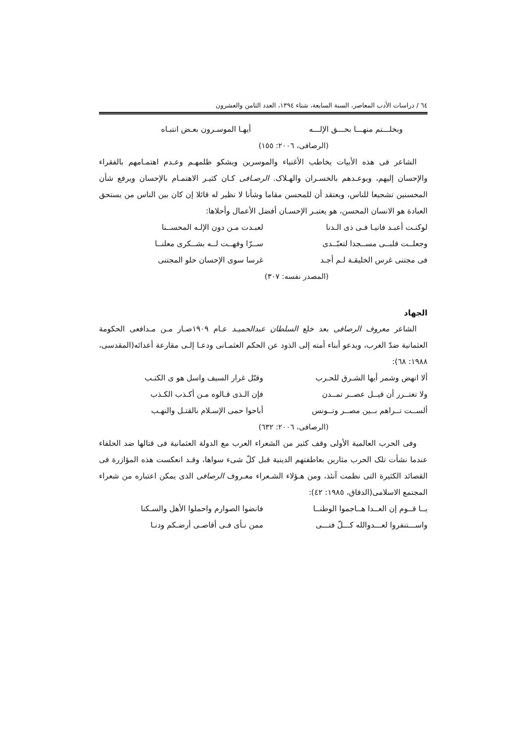٦٤ / دراسات الأدب المعاصر، السنة السابعة، شتاء ١٣٩٤، العدد الثامن والعشرون
وبخلـــتم منهـــا بحـــق الإلـــه أيهـا الموسـرون بعـض انتبـاه
(الرصافى، ٢٠٠٦: ١٥٥)
الشاعر فى هذه الأبيات يخاطب الأغنياء والموسرين ويشكو ظلمهـم وعـدم اهتمـامهم بالفقراء والإحسان إليهم، ويوعـدهم بالخسـران والهـلاک. الرصـافى كـان كثيـر الاهتمـام بالإحسان ويرفع شأن المحسنين تشجيعا للناس، ويعتقد أن للمحسن مقاما وشأنا لا نظير له قائلا إن كان بين الناس من يستحق العبادة هو الانسان المحسن، هو يعتبـر الإحسـان أفضل الأعمال وأحلاها:
لوكنـت أعبـد فانيـا فـى ذى الـدنا لعبـدت مـن دون الإلـه المحســنا
وجعلــت قلبــى مســجدا لتعبّــدى ســرّا وفهــت لــه بشــكرى معلنــا
فى مجتنى غرس الخليقـة لـم أجـد غرسا سوى الإحسان حلو المجتنى
(المصدر نفسه: ٣٠٧)
الجهاد
الشاعر معروف الرصافى بعد خلع السلطان عبدالحميـد عـام ١٩٠٩صـار مـن مـدافعى الحكومة العثمانية ضدّ الغرب، ويدعو أبناء أمته إلى الذود عن الحكم العثمـانى ودعـا إلـى مقارعة أعدائه(المقدسى، ١٩٨٨: ٦٨):
ألا انهض وشمر أيها الشـرق للحـرب وقبّل غرار السيف واسل هو ى الكتـب
ولا تغتــرر أن قيــل عصــر تمــدن فإن الـذى قـالوه مـن أكـذب الكـذب
ألســت تــراهم بــين مصــر وتــونس أباحوا حمى الإسـلام بالقتـل والنهـب
(الرصافى، ٢٠٠٦: ٦٣٢)
وفى الحرب العالمية الأولى وقف كثير من الشعراء العرب مع الدولة العثمانية فى قتالها ضد الحلفاء عندما نشأت تلک الحرب مثارين بعاطفتهم الدينية قبل كلّ شىء سواها، وقـد انعكست هذه المؤازرة فى القصائد الكثيرة التى نظمت آنئذ، ومن هـؤلاء الشـعراء معـروف الرصافى الذى يمكن اعتباره من شعراء المجتمع الاسلامى(الدقاق، ١٩٨٥: ٤٢):
يــا قــوم إن العــدا هــاجموا الوطنــا فانضوا الصوارم واحملوا الأهل والسـكنا
واســـتنفروا لعـــدوالله كـــلّ فتـــى ممن نـأى فـى أقاصـى أرضـكم ودنـا